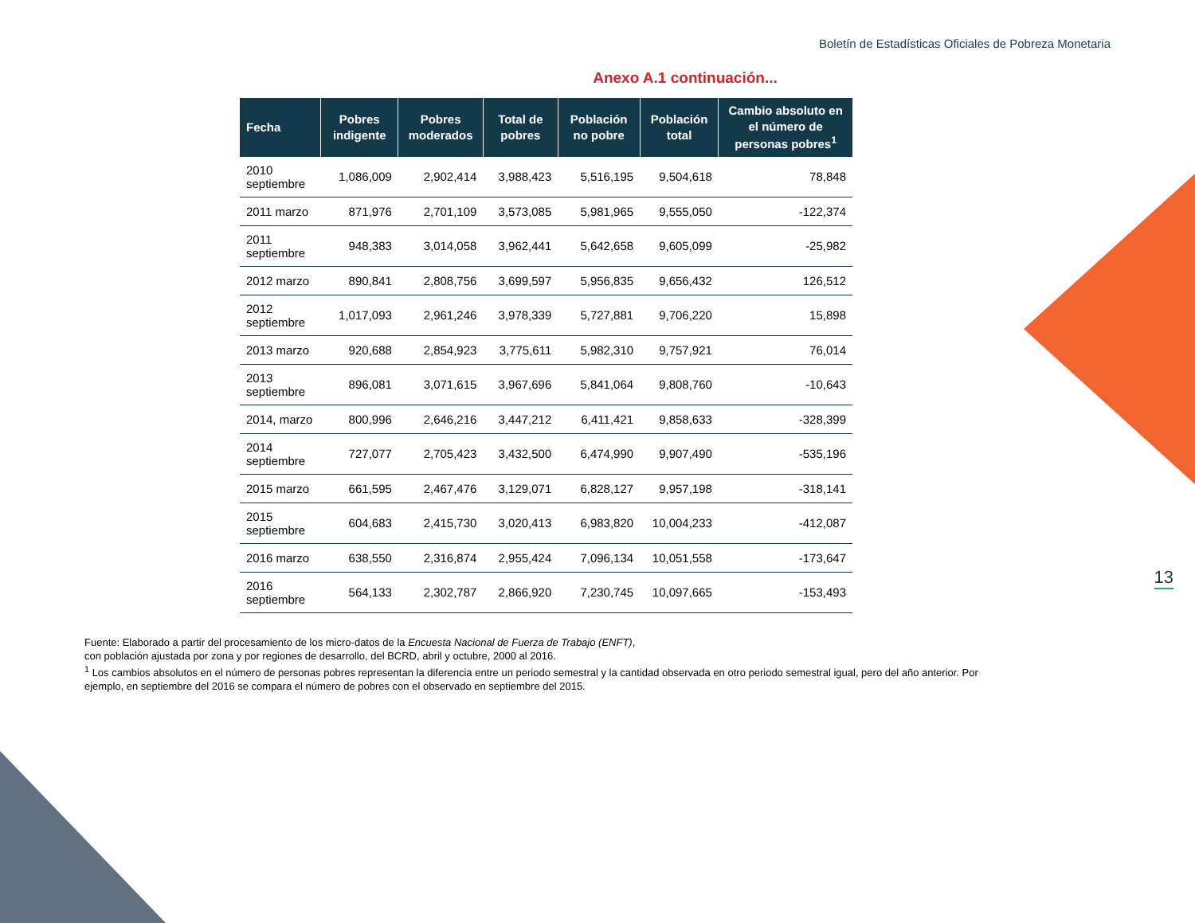Boletín de Estadísticas Oficiales de Pobreza Monetaria
Anexo A.1 continuación...
| Fecha | Pobres indigente | Pobres moderados | Total de pobres | Población no pobre | Población total | Cambio absoluto en el número de personas pobres<sup>1</sup> |
| --- | --- | --- | --- | --- | --- | --- |
| 2010 septiembre | 1,086,009 | 2,902,414 | 3,988,423 | 5,516,195 | 9,504,618 | 78,848 |
| 2011 marzo | 871,976 | 2,701,109 | 3,573,085 | 5,981,965 | 9,555,050 | -122,374 |
| 2011 septiembre | 948,383 | 3,014,058 | 3,962,441 | 5,642,658 | 9,605,099 | -25,982 |
| 2012 marzo | 890,841 | 2,808,756 | 3,699,597 | 5,956,835 | 9,656,432 | 126,512 |
| 2012 septiembre | 1,017,093 | 2,961,246 | 3,978,339 | 5,727,881 | 9,706,220 | 15,898 |
| 2013 marzo | 920,688 | 2,854,923 | 3,775,611 | 5,982,310 | 9,757,921 | 76,014 |
| 2013 septiembre | 896,081 | 3,071,615 | 3,967,696 | 5,841,064 | 9,808,760 | -10,643 |
| 2014, marzo | 800,996 | 2,646,216 | 3,447,212 | 6,411,421 | 9,858,633 | -328,399 |
| 2014 septiembre | 727,077 | 2,705,423 | 3,432,500 | 6,474,990 | 9,907,490 | -535,196 |
| 2015 marzo | 661,595 | 2,467,476 | 3,129,071 | 6,828,127 | 9,957,198 | -318,141 |
| 2015 septiembre | 604,683 | 2,415,730 | 3,020,413 | 6,983,820 | 10,004,233 | -412,087 |
| 2016 marzo | 638,550 | 2,316,874 | 2,955,424 | 7,096,134 | 10,051,558 | -173,647 |
| 2016 septiembre | 564,133 | 2,302,787 | 2,866,920 | 7,230,745 | 10,097,665 | -153,493 |
Fuente: Elaborado a partir del procesamiento de los micro-datos de la Encuesta Nacional de Fuerza de Trabajo (ENFT),
con población ajustada por zona y por regiones de desarrollo, del BCRD, abril y octubre, 2000 al 2016.
<sup>1</sup> Los cambios absolutos en el número de personas pobres representan la diferencia entre un periodo semestral y la cantidad observada en otro periodo semestral igual, pero del año anterior. Por ejemplo, en septiembre del 2016 se compara el número de pobres con el observado en septiembre del 2015.
13